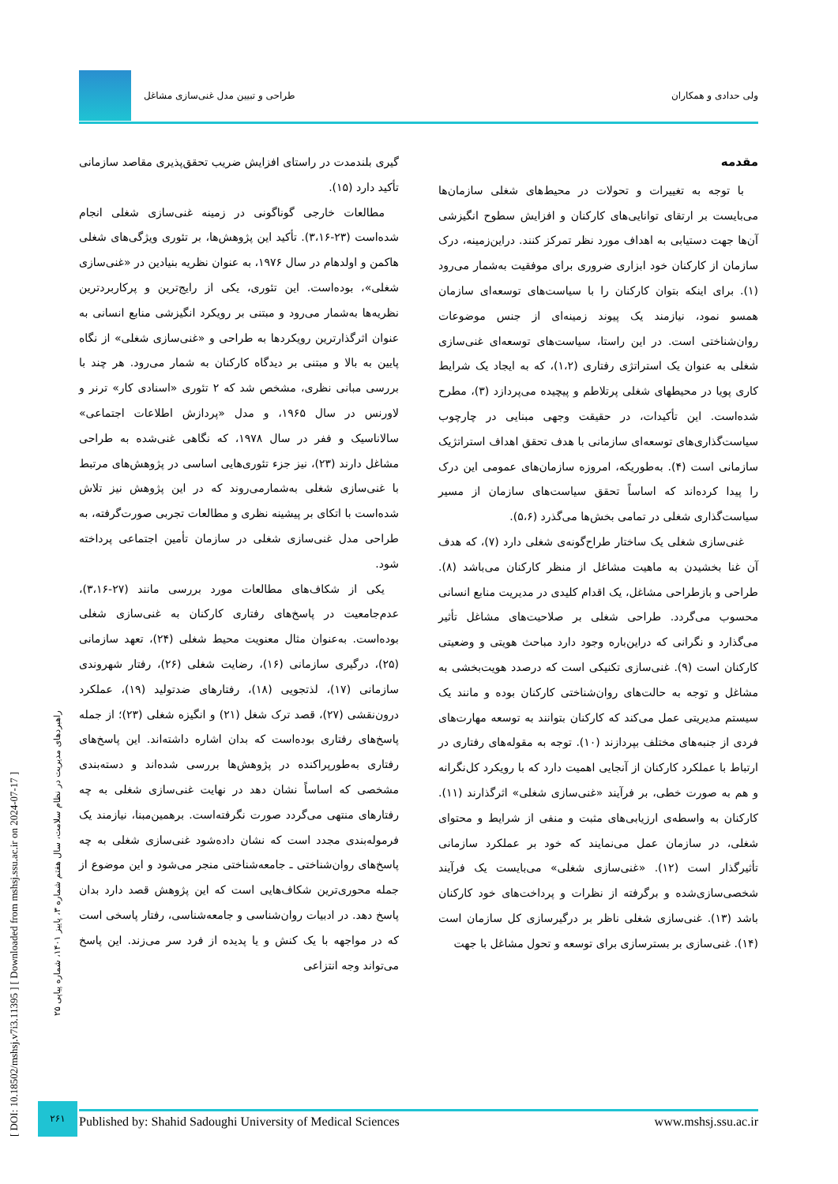ولی حدادی و همکاران طراحی و تبیین مدل غنی‌سازی مشاغل
مقدمه
با توجه به تغییرات و تحولات در محیط‌های شغلی سازمان‌ها می‌بایست بر ارتقای توانایی‌های کارکنان و افزایش سطوح انگیزشی آن‌ها جهت دستیابی به اهداف مورد نظر تمرکز کنند. دراین‌زمینه، درک سازمان از کارکنان خود ابزاری ضروری برای موفقیت به‌شمار می‌رود (۱). برای اینکه بتوان کارکنان را با سیاست‌های توسعه‌ای سازمان همسو نمود، نیازمند یک پیوند زمینه‌ای از جنس موضوعات روان‌شناختی است. در این راستا، سیاست‌های توسعه‌ای غنی‌سازی شغلی به عنوان یک استراتژی رفتاری (۱،۲)، که به ایجاد یک شرایط کاری پویا در محیطهای شغلی پرتلاطم و پیچیده می‌پردازد (۳)، مطرح شده‌است. این تأکیدات، در حقیقت وجهی مبنایی در چارچوب سیاست‌گذاری‌های توسعه‌ای سازمانی با هدف تحقق اهداف استراتژیک سازمانی است (۴). به‌طوریکه، امروزه سازمان‌های عمومی این درک را پیدا کرده‌اند که اساساً تحقق سیاست‌های سازمان از مسیر سیاست‌گذاری شغلی در تمامی بخش‌ها می‌گذرد (۵،۶).
غنی‌سازی شغلی یک ساختار طراح‌گونه‌ی شغلی دارد (۷)، که هدف آن غنا بخشیدن به ماهیت مشاغل از منظر کارکنان می‌باشد (۸). طراحی و بازطراحی مشاغل، یک اقدام کلیدی در مدیریت منابع انسانی محسوب می‌گردد. طراحی شغلی بر صلاحیت‌های مشاغل تأثیر می‌گذارد و نگرانی که دراین‌باره وجود دارد مباحث هویتی و وضعیتی کارکنان است (۹). غنی‌سازی تکنیکی است که درصدد هویت‌بخشی به مشاغل و توجه به حالت‌های روان‌شناختی کارکنان بوده و مانند یک سیستم مدیریتی عمل می‌کند که کارکنان بتوانند به توسعه مهارت‌های فردی از جنبه‌های مختلف بپردازند (۱۰). توجه به مقوله‌های رفتاری در ارتباط با عملکرد کارکنان از آنجایی اهمیت دارد که با رویکرد کل‌نگرانه و هم به صورت خطی، بر فرآیند «غنی‌سازی شغلی» اثرگذارند (۱۱). کارکنان به واسطه‌ی ارزیابی‌های مثبت و منفی از شرایط و محتوای شغلی، در سازمان عمل می‌نمایند که خود بر عملکرد سازمانی تأثیرگذار است (۱۲). «غنی‌سازی شغلی» می‌بایست یک فرآیند شخصی‌سازی‌شده و برگرفته از نظرات و پرداخت‌های خود کارکنان باشد (۱۳). غنی‌سازی شغلی ناظر بر درگیرسازی کل سازمان است (۱۴). غنی‌سازی بر بسترسازی برای توسعه و تحول مشاغل با جهت‌
گیری بلندمدت در راستای افزایش ضریب تحقق‌پذیری مقاصد سازمانی تأکید دارد (۱۵).
مطالعات خارجی گوناگونی در زمینه غنی‌سازی شغلی انجام شده‌است (۲۳-۳،۱۶). تأکید این پژوهش‌ها، بر تئوری ویژگی‌های شغلی هاکمن و اولدهام در سال ۱۹۷۶، به عنوان نظریه بنیادین در «غنی‌سازی شغلی»، بوده‌است. این تئوری، یکی از رایج‌ترین و پرکاربردترین نظریه‌ها به‌شمار می‌رود و مبتنی بر رویکرد انگیزشی منابع انسانی به عنوان اثرگذارترین رویکردها به طراحی و «غنی‌سازی شغلی» از نگاه پایین به بالا و مبتنی بر دیدگاه کارکنان به شمار می‌رود. هر چند با بررسی مبانی نظری، مشخص شد که ۲ تئوری «اسنادی کار» ترنر و لاورنس در سال ۱۹۶۵، و مدل «پردازش اطلاعات اجتماعی» سالاناسیک و ففر در سال ۱۹۷۸، که نگاهی غنی‌شده به طراحی مشاغل دارند (۲۳)، نیز جزء تئوری‌هایی اساسی در پژوهش‌های مرتبط با غنی‌سازی شغلی به‌شمارمی‌روند که در این پژوهش نیز تلاش شده‌است با اتکای بر پیشینه نظری و مطالعات تجربی صورت‌گرفته، به طراحی مدل غنی‌سازی شغلی در سازمان تأمین اجتماعی پرداخته شود.
یکی از شکاف‌های مطالعات مورد بررسی مانند (۲۷-۳،۱۶)، عدم‌جامعیت در پاسخ‌های رفتاری کارکنان به غنی‌سازی شغلی بوده‌است. به‌عنوان مثال معنویت محیط شغلی (۲۴)، تعهد سازمانی (۲۵)، درگیری سازمانی (۱۶)، رضایت شغلی (۲۶)، رفتار شهروندی سازمانی (۱۷)، لذتجویی (۱۸)، رفتارهای ضدتولید (۱۹)، عملکرد درون‌نقشی (۲۷)، قصد ترک شغل (۲۱) و انگیزه شغلی (۲۳)؛ از جمله پاسخ‌های رفتاری بوده‌است که بدان اشاره داشته‌اند. این پاسخ‌های رفتاری به‌طورپراکنده در پژوهش‌ها بررسی شده‌اند و دسته‌بندی مشخصی که اساساً نشان دهد در نهایت غنی‌سازی شغلی به چه رفتارهای منتهی می‌گردد صورت نگرفته‌است. برهمین‌مبنا، نیازمند یک فرموله‌بندی مجدد است که نشان داده‌شود غنی‌سازی شغلی به چه پاسخ‌های روان‌شناختی ـ جامعه‌شناختی منجر می‌شود و این موضوع از جمله محوری‌ترین شکاف‌هایی است که این پژوهش قصد دارد بدان پاسخ دهد. در ادبیات روان‌شناسی و جامعه‌شناسی، رفتار پاسخی است که در مواجهه با یک کنش و یا پدیده از فرد سر می‌زند. این پاسخ می‌تواند وجه انتزاعی
[ DOI: 10.18502/mshsj.v7i3.11395 ] [ Downloaded from mshsj.ssu.ac.ir on 2024-07-17 ]
راهبردهای مدیریت در نظام سلامت، سال هفتم شماره ۳، پاییز ۱۴۰۱، شماره پیاپی ۲۵
۲۶۱
Published by: Shahid Sadoughi University of Medical Sciences www.mshsj.ssu.ac.ir